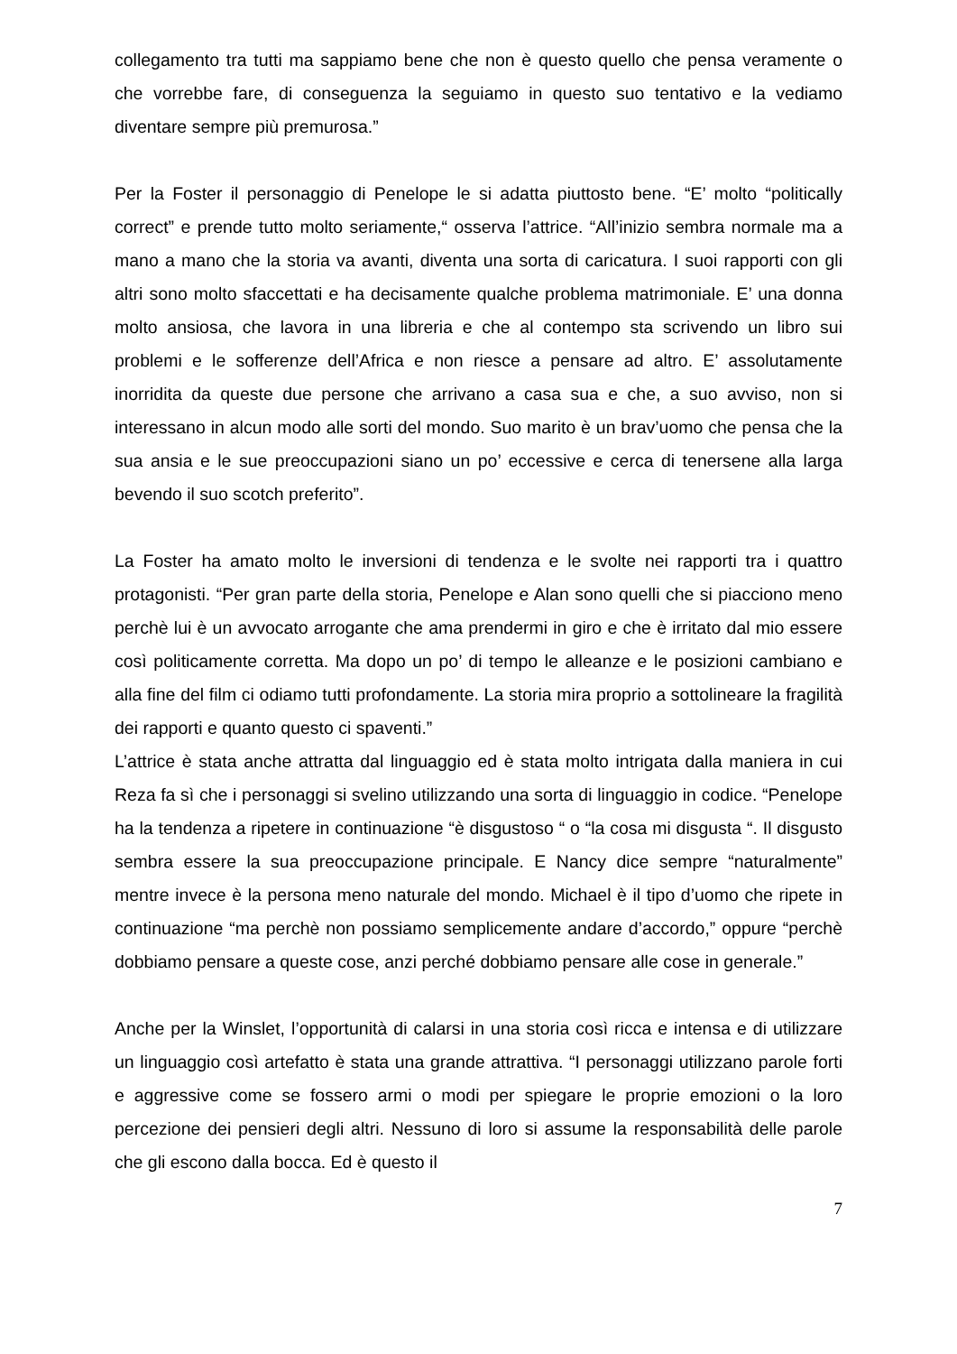collegamento tra tutti ma sappiamo bene che non è questo quello che pensa veramente o che vorrebbe fare, di conseguenza la seguiamo in questo suo tentativo e la vediamo diventare sempre più premurosa.”
Per la Foster il personaggio di Penelope le si adatta piuttosto bene. “E’ molto “politically correct” e prende tutto molto seriamente,“ osserva l’attrice. “All’inizio sembra normale ma a mano a mano che la storia va avanti, diventa una sorta di caricatura. I suoi rapporti con gli altri sono molto sfaccettati e ha decisamente qualche problema matrimoniale. E’ una donna molto ansiosa, che lavora in una libreria e che al contempo sta scrivendo un libro sui problemi e le sofferenze dell’Africa e non riesce a pensare ad altro. E’ assolutamente inorridita da queste due persone che arrivano a casa sua e che, a suo avviso, non si interessano in alcun modo alle sorti del mondo. Suo marito è un brav’uomo che pensa che la sua ansia e le sue preoccupazioni siano un po’ eccessive e cerca di tenersene alla larga bevendo il suo scotch preferito”.
La Foster ha amato molto le inversioni di tendenza e le svolte nei rapporti tra i quattro protagonisti. “Per gran parte della storia, Penelope e Alan sono quelli che si piacciono meno perchè lui è un avvocato arrogante che ama prendermi in giro e che è irritato dal mio essere così politicamente corretta. Ma dopo un po’ di tempo le alleanze e le posizioni cambiano e alla fine del film ci odiamo tutti profondamente. La storia mira proprio a sottolineare la fragilità dei rapporti e quanto questo ci spaventi.”
L’attrice è stata anche attratta dal linguaggio ed è stata molto intrigata dalla maniera in cui Reza fa sì che i personaggi si svelino utilizzando una sorta di linguaggio in codice. “Penelope ha la tendenza a ripetere in continuazione “è disgustoso “ o “la cosa mi disgusta “. Il disgusto sembra essere la sua preoccupazione principale. E Nancy dice sempre “naturalmente” mentre invece è la persona meno naturale del mondo. Michael è il tipo d’uomo che ripete in continuazione “ma perchè non possiamo semplicemente andare d’accordo,” oppure “perchè dobbiamo pensare a queste cose, anzi perché dobbiamo pensare alle cose in generale.”
Anche per la Winslet, l’opportunità di calarsi in una storia così ricca e intensa e di utilizzare un linguaggio così artefatto è stata una grande attrattiva. “I personaggi utilizzano parole forti e aggressive come se fossero armi o modi per spiegare le proprie emozioni o la loro percezione dei pensieri degli altri. Nessuno di loro si assume la responsabilità delle parole che gli escono dalla bocca. Ed è questo il
7